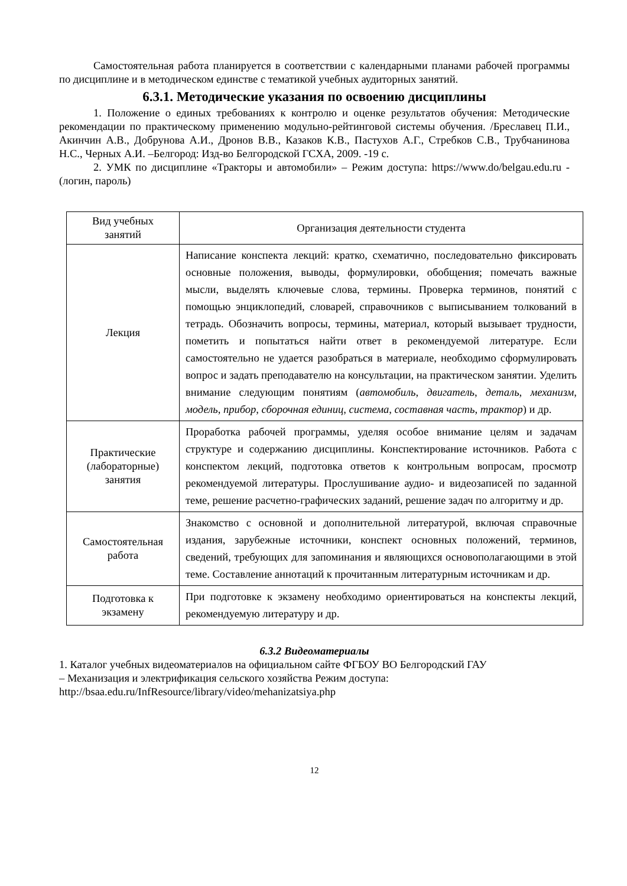Самостоятельная работа планируется в соответствии с календарными планами рабочей программы по дисциплине и в методическом единстве с тематикой учебных аудиторных занятий.
6.3.1. Методические указания по освоению дисциплины
1. Положение о единых требованиях к контролю и оценке результатов обучения: Методические рекомендации по практическому применению модульно-рейтинговой системы обучения. /Бреславец П.И., Акинчин А.В., Добрунова А.И., Дронов В.В., Казаков К.В., Пастухов А.Г., Стребков С.В., Трубчанинова Н.С., Черных А.И. –Белгород: Изд-во Белгородской ГСХА, 2009. -19 с.
2. УМК по дисциплине «Тракторы и автомобили» – Режим доступа: https://www.do/belgau.edu.ru - (логин, пароль)
| Вид учебных занятий | Организация деятельности студента |
| --- | --- |
| Лекция | Написание конспекта лекций: кратко, схематично, последовательно фиксировать основные положения, выводы, формулировки, обобщения; помечать важные мысли, выделять ключевые слова, термины. Проверка терминов, понятий с помощью энциклопедий, словарей, справочников с выписыванием толкований в тетрадь. Обозначить вопросы, термины, материал, который вызывает трудности, пометить и попытаться найти ответ в рекомендуемой литературе. Если самостоятельно не удается разобраться в материале, необходимо сформулировать вопрос и задать преподавателю на консультации, на практическом занятии. Уделить внимание следующим понятиям ( автомобиль, двигатель, деталь, механизм, модель, прибор, сборочная единиц, система, составная часть, трактор ) и др. |
| Практические (лабораторные) занятия | Проработка рабочей программы, уделяя особое внимание целям и задачам структуре и содержанию дисциплины. Конспектирование источников. Работа с конспектом лекций, подготовка ответов к контрольным вопросам, просмотр рекомендуемой литературы. Прослушивание аудио- и видеозаписей по заданной теме, решение расчетно-графических заданий, решение задач по алгоритму и др. |
| Самостоятельная работа | Знакомство с основной и дополнительной литературой, включая справочные издания, зарубежные источники, конспект основных положений, терминов, сведений, требующих для запоминания и являющихся основополагающими в этой теме. Составление аннотаций к прочитанным литературным источникам и др. |
| Подготовка к экзамену | При подготовке к экзамену необходимо ориентироваться на конспекты лекций, рекомендуемую литературу и др. |
6.3.2 Видеоматериалы
1. Каталог учебных видеоматериалов на официальном сайте ФГБОУ ВО Белгородский ГАУ
– Механизация и электрификация сельского хозяйства Режим доступа:
http://bsaa.edu.ru/InfResource/library/video/mehanizatsiya.php
12